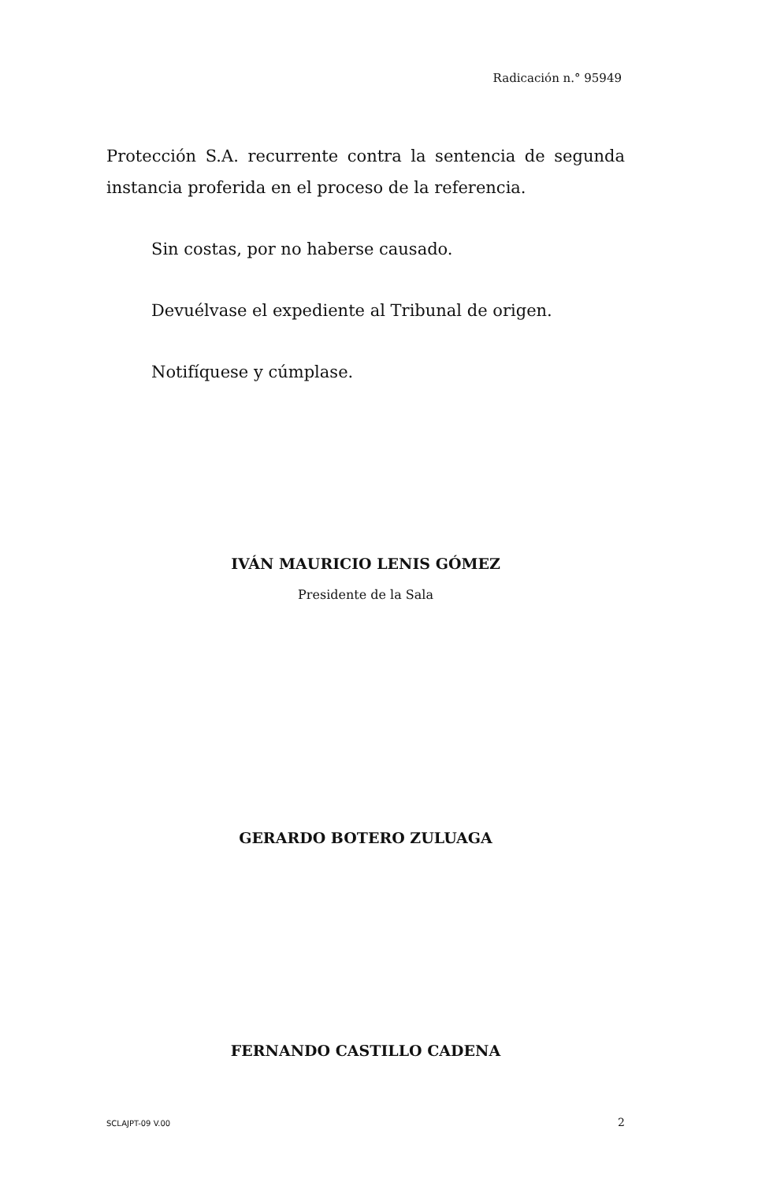Radicación n.° 95949
Protección S.A. recurrente contra la sentencia de segunda instancia proferida en el proceso de la referencia.
Sin costas, por no haberse causado.
Devuélvase el expediente al Tribunal de origen.
Notifíquese y cúmplase.
IVÁN MAURICIO LENIS GÓMEZ
Presidente de la Sala
GERARDO BOTERO ZULUAGA
FERNANDO CASTILLO CADENA
SCLAJPT-09 V.00 2